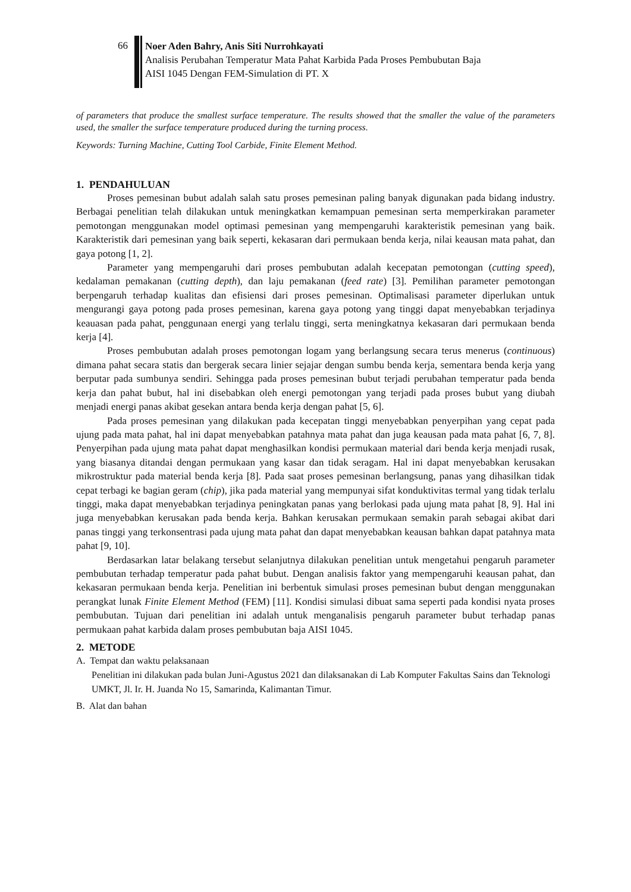66
Noer Aden Bahry, Anis Siti Nurrohkayati
Analisis Perubahan Temperatur Mata Pahat Karbida Pada Proses Pembubutan Baja
AISI 1045 Dengan FEM-Simulation di PT. X
of parameters that produce the smallest surface temperature. The results showed that the smaller the value of the parameters used, the smaller the surface temperature produced during the turning process.
Keywords: Turning Machine, Cutting Tool Carbide, Finite Element Method.
1. PENDAHULUAN
Proses pemesinan bubut adalah salah satu proses pemesinan paling banyak digunakan pada bidang industry. Berbagai penelitian telah dilakukan untuk meningkatkan kemampuan pemesinan serta memperkirakan parameter pemotongan menggunakan model optimasi pemesinan yang mempengaruhi karakteristik pemesinan yang baik. Karakteristik dari pemesinan yang baik seperti, kekasaran dari permukaan benda kerja, nilai keausan mata pahat, dan gaya potong [1, 2].
Parameter yang mempengaruhi dari proses pembubutan adalah kecepatan pemotongan (cutting speed), kedalaman pemakanan (cutting depth), dan laju pemakanan (feed rate) [3]. Pemilihan parameter pemotongan berpengaruh terhadap kualitas dan efisiensi dari proses pemesinan. Optimalisasi parameter diperlukan untuk mengurangi gaya potong pada proses pemesinan, karena gaya potong yang tinggi dapat menyebabkan terjadinya keauasan pada pahat, penggunaan energi yang terlalu tinggi, serta meningkatnya kekasaran dari permukaan benda kerja [4].
Proses pembubutan adalah proses pemotongan logam yang berlangsung secara terus menerus (continuous) dimana pahat secara statis dan bergerak secara linier sejajar dengan sumbu benda kerja, sementara benda kerja yang berputar pada sumbunya sendiri. Sehingga pada proses pemesinan bubut terjadi perubahan temperatur pada benda kerja dan pahat bubut, hal ini disebabkan oleh energi pemotongan yang terjadi pada proses bubut yang diubah menjadi energi panas akibat gesekan antara benda kerja dengan pahat [5, 6].
Pada proses pemesinan yang dilakukan pada kecepatan tinggi menyebabkan penyerpihan yang cepat pada ujung pada mata pahat, hal ini dapat menyebabkan patahnya mata pahat dan juga keausan pada mata pahat [6, 7, 8]. Penyerpihan pada ujung mata pahat dapat menghasilkan kondisi permukaan material dari benda kerja menjadi rusak, yang biasanya ditandai dengan permukaan yang kasar dan tidak seragam. Hal ini dapat menyebabkan kerusakan mikrostruktur pada material benda kerja [8]. Pada saat proses pemesinan berlangsung, panas yang dihasilkan tidak cepat terbagi ke bagian geram (chip), jika pada material yang mempunyai sifat konduktivitas termal yang tidak terlalu tinggi, maka dapat menyebabkan terjadinya peningkatan panas yang berlokasi pada ujung mata pahat [8, 9]. Hal ini juga menyebabkan kerusakan pada benda kerja. Bahkan kerusakan permukaan semakin parah sebagai akibat dari panas tinggi yang terkonsentrasi pada ujung mata pahat dan dapat menyebabkan keausan bahkan dapat patahnya mata pahat [9, 10].
Berdasarkan latar belakang tersebut selanjutnya dilakukan penelitian untuk mengetahui pengaruh parameter pembubutan terhadap temperatur pada pahat bubut. Dengan analisis faktor yang mempengaruhi keausan pahat, dan kekasaran permukaan benda kerja. Penelitian ini berbentuk simulasi proses pemesinan bubut dengan menggunakan perangkat lunak Finite Element Method (FEM) [11]. Kondisi simulasi dibuat sama seperti pada kondisi nyata proses pembubutan. Tujuan dari penelitian ini adalah untuk menganalisis pengaruh parameter bubut terhadap panas permukaan pahat karbida dalam proses pembubutan baja AISI 1045.
2. METODE
A. Tempat dan waktu pelaksanaan
Penelitian ini dilakukan pada bulan Juni-Agustus 2021 dan dilaksanakan di Lab Komputer Fakultas Sains dan Teknologi UMKT, Jl. Ir. H. Juanda No 15, Samarinda, Kalimantan Timur.
B. Alat dan bahan